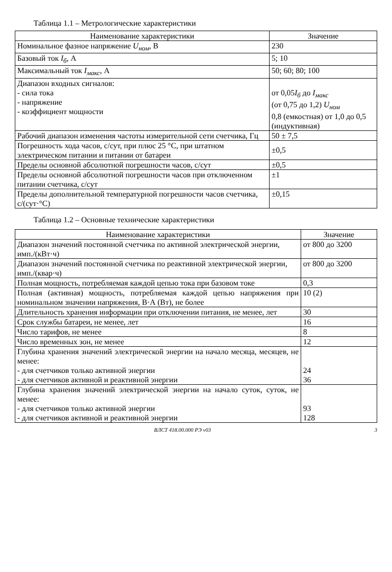Таблица 1.1 – Метрологические характеристики
| Наименование характеристики | Значение |
| --- | --- |
| Номинальное фазное напряжение U<sub>ном</sub> , В | 230 |
| Базовый ток I<sub>б</sub> , А | 5; 10 |
| Максимальный ток I<sub>макс</sub> , А | 50; 60; 80; 100 |
| Диапазон входных сигналов: - сила тока - напряжение - коэффициент мощности | от 0,05 I<sub>б</sub> до I<sub>макс</sub> (от 0,75 до 1,2) U<sub>ном</sub> 0,8 (емкостная) от 1,0 до 0,5 (индуктивная) |
| Рабочий диапазон изменения частоты измерительной сети счетчика, Гц | 50 ± 7,5 |
| Погрешность хода часов, с/сут, при плюс 25 °С, при штатном электрическом питании и питании от батареи | ±0,5 |
| Пределы основной абсолютной погрешности часов, с/сут | ±0,5 |
| Пределы основной абсолютной погрешности часов при отключенном питании счетчика, с/сут | ±1 |
| Пределы дополнительной температурной погрешности часов счетчика, с/(сут·°С) | ±0,15 |
Таблица 1.2 – Основные технические характеристики
| Наименование характеристики | Значение |
| --- | --- |
| Диапазон значений постоянной счетчика по активной электрической энергии, имп./(кВт·ч) | от 800 до 3200 |
| Диапазон значений постоянной счетчика по реактивной электрической энергии, имп./(квар·ч) | от 800 до 3200 |
| Полная мощность, потребляемая каждой цепью тока при базовом токе | 0,3 |
| Полная (активная) мощность, потребляемая каждой цепью напряжения при номинальном значении напряжения, В·А (Вт), не более | 10 (2) |
| Длительность хранения информации при отключении питания, не менее, лет | 30 |
| Срок службы батареи, не менее, лет | 16 |
| Число тарифов, не менее | 8 |
| Число временных зон, не менее | 12 |
| Глубина хранения значений электрической энергии на начало месяца, месяцев, не менее: - для счетчиков только активной энергии - для счетчиков активной и реактивной энергии | 24 36 |
| Глубина хранения значений электрической энергии на начало суток, суток, не менее: - для счетчиков только активной энергии - для счетчиков активной и реактивной энергии | 93 128 |
ВЛСТ 418.00.000 РЭ v03 3